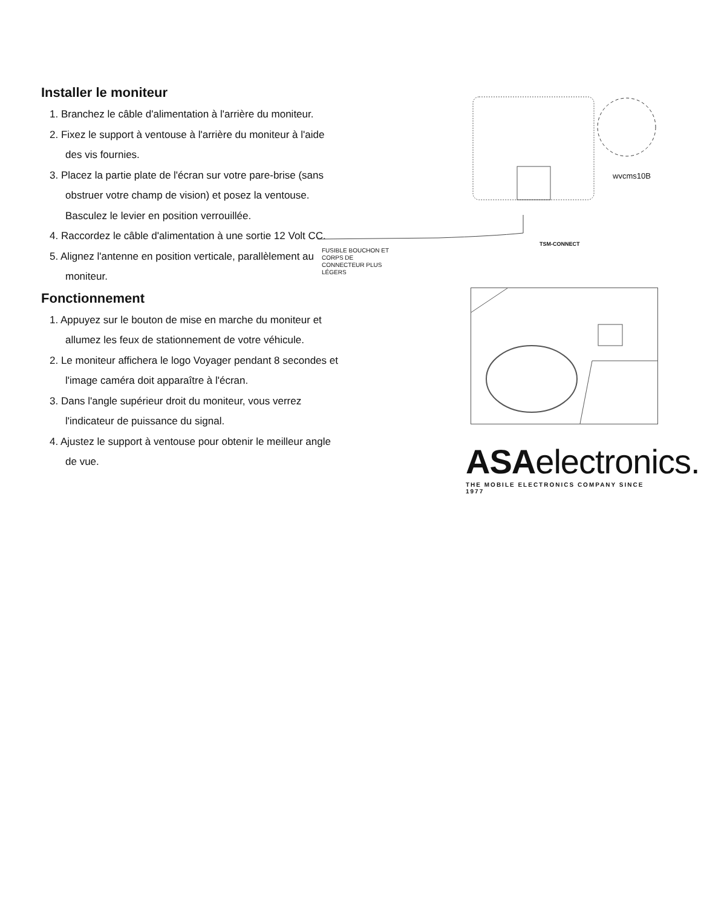Installer le moniteur
1. Branchez le câble d'alimentation à l'arrière du moniteur.
2. Fixez le support à ventouse à l'arrière du moniteur à l'aide des vis fournies.
3. Placez la partie plate de l'écran sur votre pare-brise (sans obstruer votre champ de vision) et posez la ventouse. Basculez le levier en position verrouillée.
4. Raccordez le câble d'alimentation à une sortie 12 Volt CC.
5. Alignez l'antenne en position verticale, parallèlement au moniteur.
Fonctionnement
1. Appuyez sur le bouton de mise en marche du moniteur et allumez les feux de stationnement de votre véhicule.
2. Le moniteur affichera le logo Voyager pendant 8 secondes et l'image caméra doit apparaître à l'écran.
3. Dans l'angle supérieur droit du moniteur, vous verrez l'indicateur de puissance du signal.
4. Ajustez le support à ventouse pour obtenir le meilleur angle de vue.
wvcms10B
TSM-CONNECT
FUSIBLE BOUCHON ET
CORPS DE
CONNECTEUR PLUS
LÉGERS
ASAelectronics.
THE MOBILE ELECTRONICS COMPANY SINCE 1977